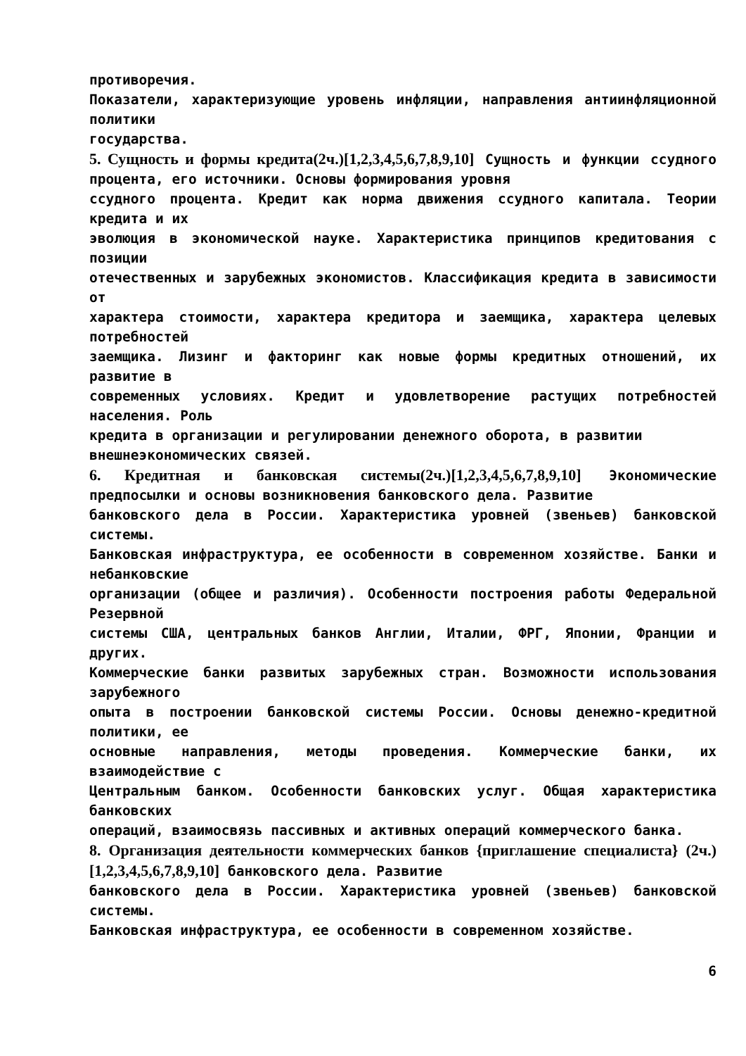противоречия.
Показатели, характеризующие уровень инфляции, направления антиинфляционной политики
государства.
5. Сущность и формы кредита(2ч.)[1,2,3,4,5,6,7,8,9,10] Сущность и функции ссудного процента, его источники. Основы формирования уровня
ссудного процента. Кредит как норма движения ссудного капитала. Теории кредита и их
эволюция в экономической науке. Характеристика принципов кредитования с позиции
отечественных и зарубежных экономистов. Классификация кредита в зависимости от
характера стоимости, характера кредитора и заемщика, характера целевых потребностей
заемщика. Лизинг и факторинг как новые формы кредитных отношений, их развитие в
современных условиях. Кредит и удовлетворение растущих потребностей населения. Роль
кредита в организации и регулировании денежного оборота, в развитии
внешнеэкономических связей.
6. Кредитная и банковская системы(2ч.)[1,2,3,4,5,6,7,8,9,10] Экономические предпосылки и основы возникновения банковского дела. Развитие
банковского дела в России. Характеристика уровней (звеньев) банковской системы.
Банковская инфраструктура, ее особенности в современном хозяйстве. Банки и небанковские
организации (общее и различия). Особенности построения работы Федеральной Резервной
системы США, центральных банков Англии, Италии, ФРГ, Японии, Франции и других.
Коммерческие банки развитых зарубежных стран. Возможности использования зарубежного
опыта в построении банковской системы России. Основы денежно-кредитной политики, ее
основные направления, методы проведения. Коммерческие банки, их взаимодействие с
Центральным банком. Особенности банковских услуг. Общая характеристика банковских
операций, взаимосвязь пассивных и активных операций коммерческого банка.
8. Организация деятельности коммерческих банков {приглашение специалиста} (2ч.)[1,2,3,4,5,6,7,8,9,10] банковского дела. Развитие
банковского дела в России. Характеристика уровней (звеньев) банковской системы.
Банковская инфраструктура, ее особенности в современном хозяйстве.
6